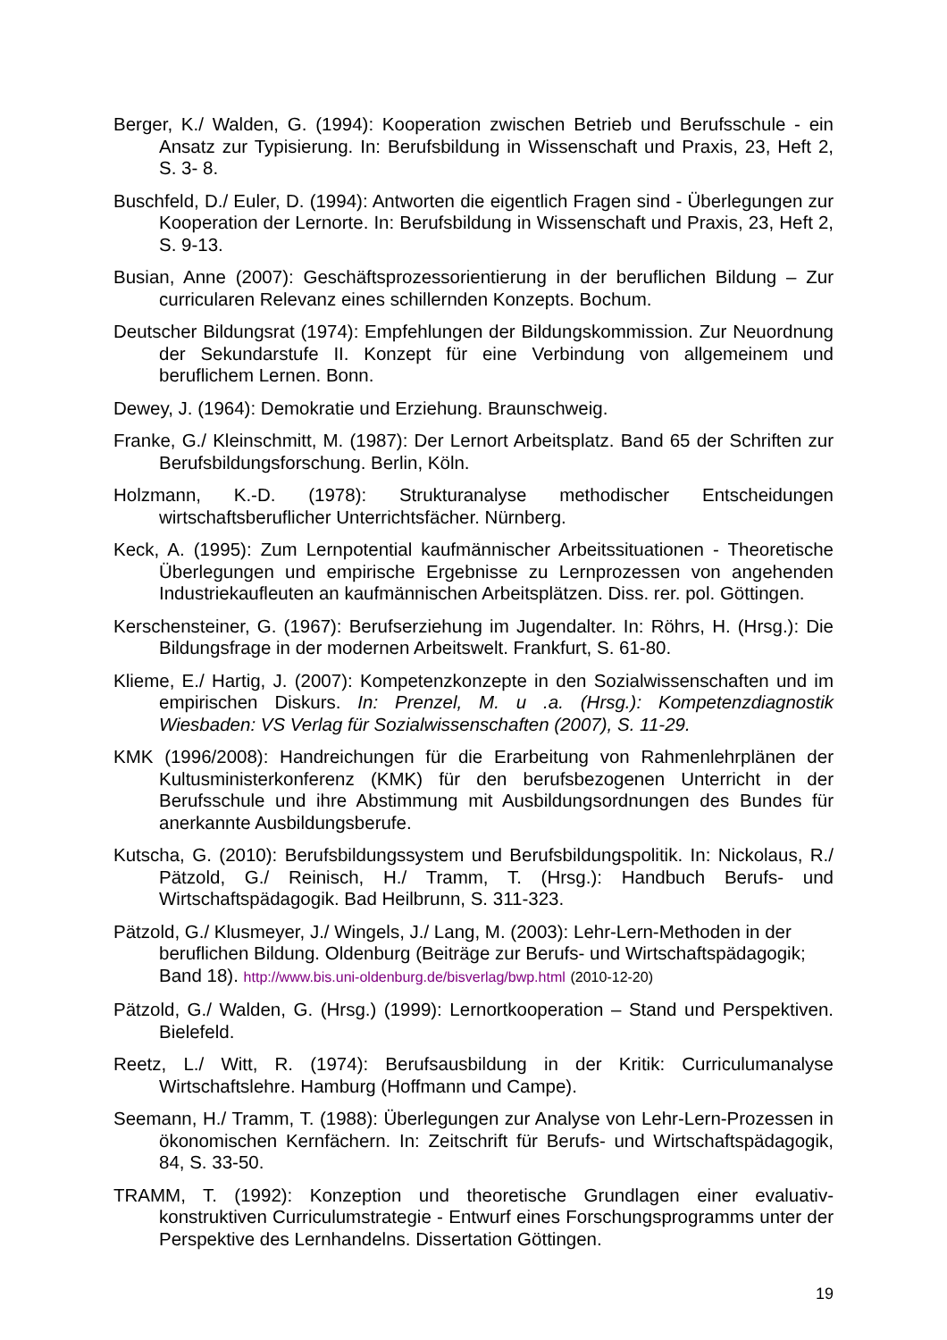Berger, K./ Walden, G. (1994): Kooperation zwischen Betrieb und Berufsschule - ein Ansatz zur Typisierung. In: Berufsbildung in Wissenschaft und Praxis, 23, Heft 2, S. 3- 8.
Buschfeld, D./ Euler, D. (1994): Antworten die eigentlich Fragen sind - Überlegungen zur Kooperation der Lernorte. In: Berufsbildung in Wissenschaft und Praxis, 23, Heft 2, S. 9-13.
Busian, Anne (2007): Geschäftsprozessorientierung in der beruflichen Bildung – Zur curricularen Relevanz eines schillernden Konzepts. Bochum.
Deutscher Bildungsrat (1974): Empfehlungen der Bildungskommission. Zur Neuordnung der Sekundarstufe II. Konzept für eine Verbindung von allgemeinem und beruflichem Lernen. Bonn.
Dewey, J. (1964): Demokratie und Erziehung. Braunschweig.
Franke, G./ Kleinschmitt, M. (1987): Der Lernort Arbeitsplatz. Band 65 der Schriften zur Berufsbildungsforschung. Berlin, Köln.
Holzmann, K.-D. (1978): Strukturanalyse methodischer Entscheidungen wirtschaftsberuflicher Unterrichtsfächer. Nürnberg.
Keck, A. (1995): Zum Lernpotential kaufmännischer Arbeitssituationen - Theoretische Überlegungen und empirische Ergebnisse zu Lernprozessen von angehenden Industriekaufleuten an kaufmännischen Arbeitsplätzen. Diss. rer. pol. Göttingen.
Kerschensteiner, G. (1967): Berufserziehung im Jugendalter. In: Röhrs, H. (Hrsg.): Die Bildungsfrage in der modernen Arbeitswelt. Frankfurt, S. 61-80.
Klieme, E./ Hartig, J. (2007): Kompetenzkonzepte in den Sozialwissenschaften und im empirischen Diskurs. In: Prenzel, M. u .a. (Hrsg.): Kompetenzdiagnostik Wiesbaden: VS Verlag für Sozialwissenschaften (2007), S. 11-29.
KMK (1996/2008): Handreichungen für die Erarbeitung von Rahmenlehrplänen der Kultusministerkonferenz (KMK) für den berufsbezogenen Unterricht in der Berufsschule und ihre Abstimmung mit Ausbildungsordnungen des Bundes für anerkannte Ausbildungsberufe.
Kutscha, G. (2010): Berufsbildungssystem und Berufsbildungspolitik. In: Nickolaus, R./ Pätzold, G./ Reinisch, H./ Tramm, T. (Hrsg.): Handbuch Berufs- und Wirtschaftspädagogik. Bad Heilbrunn, S. 311-323.
Pätzold, G./ Klusmeyer, J./ Wingels, J./ Lang, M. (2003): Lehr-Lern-Methoden in der beruflichen Bildung. Oldenburg (Beiträge zur Berufs- und Wirtschaftspädagogik; Band 18). http://www.bis.uni-oldenburg.de/bisverlag/bwp.html (2010-12-20)
Pätzold, G./ Walden, G. (Hrsg.) (1999): Lernortkooperation – Stand und Perspektiven. Bielefeld.
Reetz, L./ Witt, R. (1974): Berufsausbildung in der Kritik: Curriculumanalyse Wirtschaftslehre. Hamburg (Hoffmann und Campe).
Seemann, H./ Tramm, T. (1988): Überlegungen zur Analyse von Lehr-Lern-Prozessen in ökonomischen Kernfächern. In: Zeitschrift für Berufs- und Wirtschaftspädagogik, 84, S. 33-50.
TRAMM, T. (1992): Konzeption und theoretische Grundlagen einer evaluativ-konstruktiven Curriculumstrategie - Entwurf eines Forschungsprogramms unter der Perspektive des Lernhandelns. Dissertation Göttingen.
19